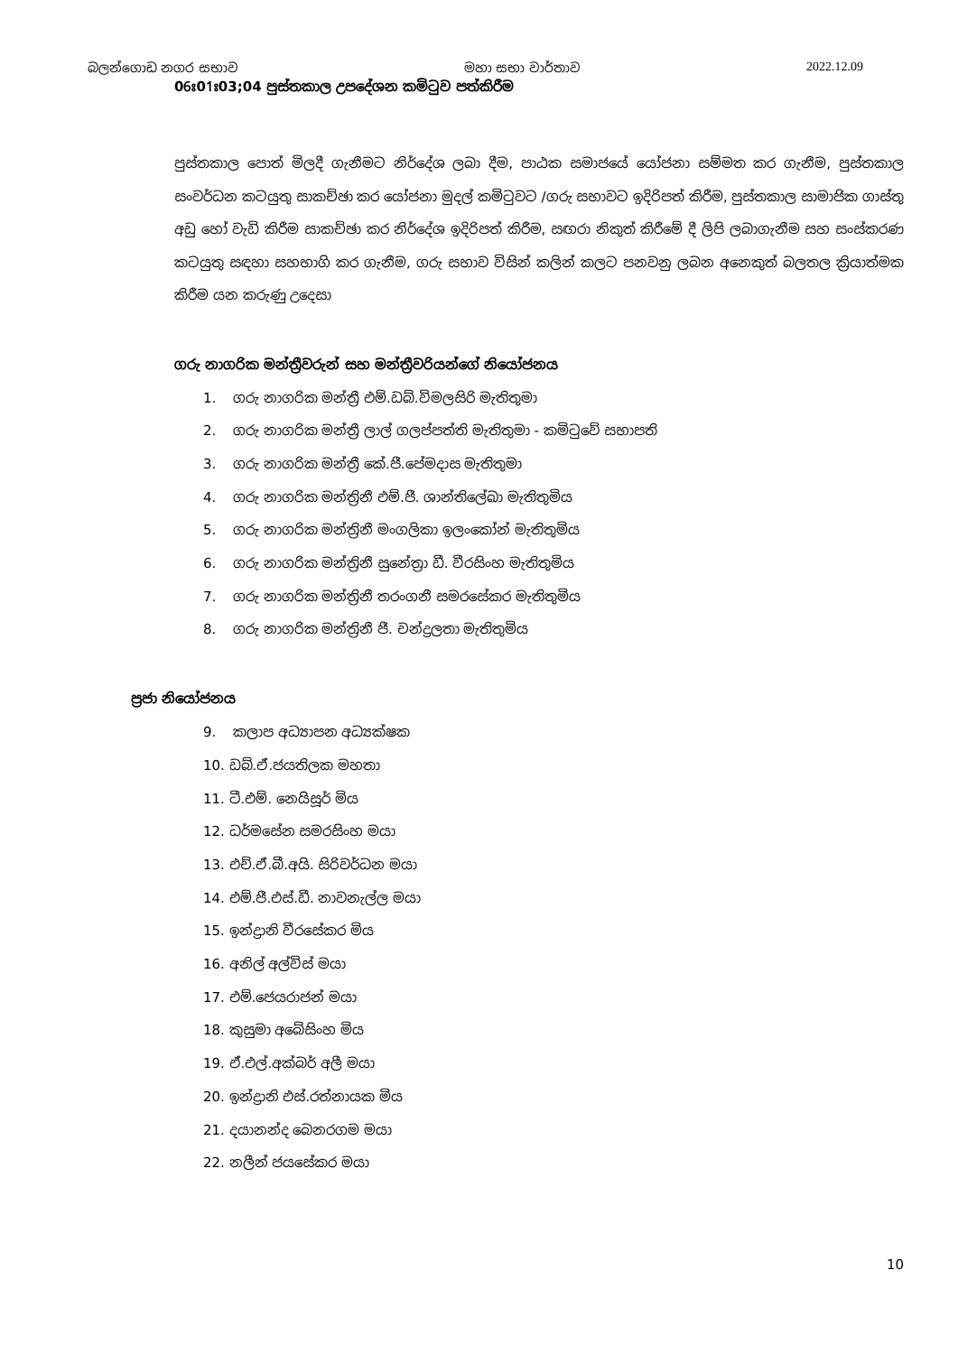බලන්ගොඩ නගර සභාව මහා සභා වාර්තාව 2022.12.09
06ඃ01ඃ03;04 පුස්තකාල උපදේශන කමිටුව පත්කිරීම
පුස්තකාල පොත් මිලදී ගැනීමට නිර්දේශ ලබා දීම, පාඨක සමාජයේ යෝජනා සම්මත කර ගැනීම, පුස්තකාල සංවර්ධන කටයුතු සාකච්ඡා කර යෝජනා මුදල් කමිටුවට /ගරු සභාවට ඉදිරිපත් කිරීම, පුස්තකාල සාමාජික ගාස්තු අඩු හෝ වැඩි කිරීම සාකච්ඡා කර නිර්දේශ ඉදිරිපත් කිරීම, සඟරා නිකුත් කිරීමේ දී ලිපි ලබාගැනීම සහ සංස්කරණ කටයුතු සඳහා සහභාගි කර ගැනීම, ගරු සභාව විසින් කලින් කලට පනවනු ලබන අනෙකුත් බලතල ක්‍රියාත්මක කිරීම යන කරුණු උදෙසා
ගරු නාගරික මන්ත්‍රීවරුන් සහ මන්ත්‍රීවරියන්ගේ නියෝජනය
1. ගරු නාගරික මන්ත්‍රී එම්.ඩබ්.විමලසිරි මැතිතුමා
2. ගරු නාගරික මන්ත්‍රී ලාල් ගලප්පත්ති මැතිතුමා - කමිටුවේ සභාපති
3. ගරු නාගරික මන්ත්‍රී කේ.ජී.පේමදාස මැතිතුමා
4. ගරු නාගරික මන්ත්‍රිනී එම්.ජී. ශාන්තිලේඛා මැතිතුමිය
5. ගරු නාගරික මන්ත්‍රිනී මංගලිකා ඉලංකෝන් මැතිතුමිය
6. ගරු නාගරික මන්ත්‍රිනී සුනේත්‍රා ඩී. වීරසිංහ මැතිතුමිය
7. ගරු නාගරික මන්ත්‍රිනී තරංගනී සමරසේකර මැතිතුමිය
8. ගරු නාගරික මන්ත්‍රිනී ජී. චන්ද්‍රලතා මැතිතුමිය
ප්‍රජා නියෝජනය
9. කලාප අධ්‍යාපන අධ්‍යක්ෂක
10. ඩබ්.ඒ.ජයතිලක මහතා
11. ටී.එම්. නෙයිසූර් මිය
12. ධර්මසේන සමරසිංහ මයා
13. එච්.ඒ.බී.අයි. සිරිවර්ධන මයා
14. එම්.ජී.එස්.ඩී. නාවනැල්ල මයා
15. ඉන්ද්‍රානි වීරසේකර මිය
16. අනිල් අල්විස් මයා
17. එම්.ජෙයරාජන් මයා
18. කුසුමා අබේසිංහ මිය
19. ඒ.එල්.අක්බර් අලී මයා
20. ඉන්ද්‍රානි එස්.රත්නායක මිය
21. දයානන්ද බෙනරගම මයා
22. නලීන් ජයසේකර මයා
10